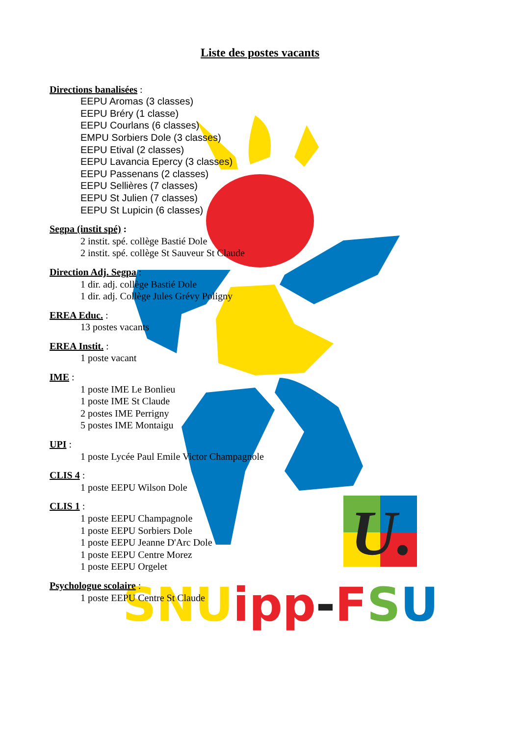U.
SNUipp-FSU
Liste des postes vacants
Directions banalisées :
EEPU Aromas (3 classes)
EEPU Bréry (1 classe)
EEPU Courlans (6 classes)
EMPU Sorbiers Dole (3 classes)
EEPU Etival (2 classes)
EEPU Lavancia Epercy (3 classes)
EEPU Passenans (2 classes)
EEPU Sellières (7 classes)
EEPU St Julien (7 classes)
EEPU St Lupicin (6 classes)
Segpa (instit spé) :
2 instit. spé. collège Bastié Dole
2 instit. spé. collège St Sauveur St Claude
Direction Adj. Segpa :
1 dir. adj. collège Bastié Dole
1 dir. adj. Collège Jules Grévy Poligny
EREA Educ. :
13 postes vacants
EREA Instit. :
1 poste vacant
IME :
1 poste IME Le Bonlieu
1 poste IME St Claude
2 postes IME Perrigny
5 postes IME Montaigu
UPI :
1 poste Lycée Paul Emile Victor Champagnole
CLIS 4 :
1 poste EEPU Wilson Dole
CLIS 1 :
1 poste EEPU Champagnole
1 poste EEPU Sorbiers Dole
1 poste EEPU Jeanne D'Arc Dole
1 poste EEPU Centre Morez
1 poste EEPU Orgelet
Psychologue scolaire :
1 poste EEPU Centre St Claude